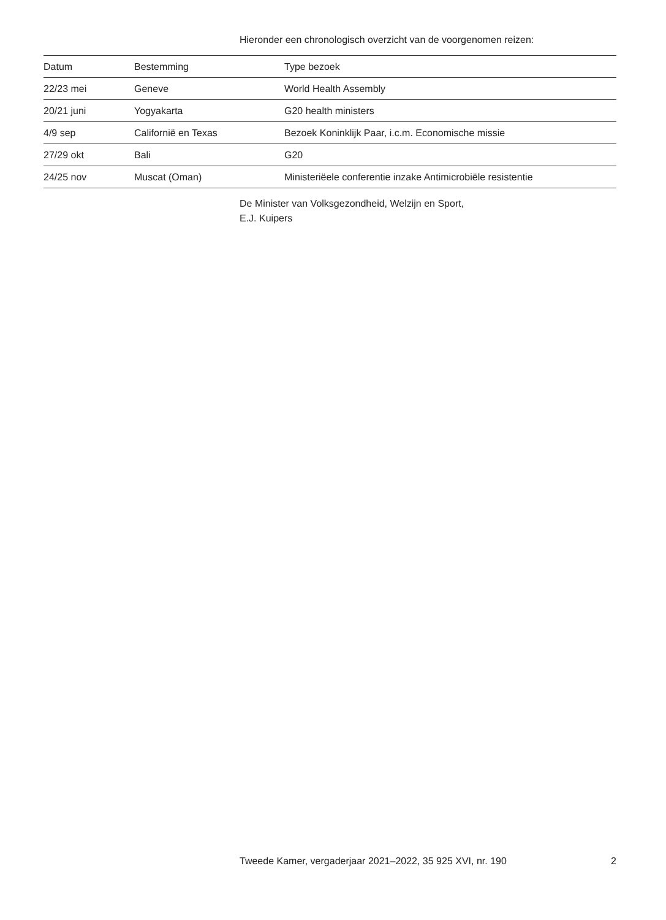Hieronder een chronologisch overzicht van de voorgenomen reizen:
| Datum | Bestemming | Type bezoek |
| --- | --- | --- |
| 22/23 mei | Geneve | World Health Assembly |
| 20/21 juni | Yogyakarta | G20 health ministers |
| 4/9 sep | Californië en Texas | Bezoek Koninklijk Paar, i.c.m. Economische missie |
| 27/29 okt | Bali | G20 |
| 24/25 nov | Muscat (Oman) | Ministeriëele conferentie inzake Antimicrobiële resistentie |
De Minister van Volksgezondheid, Welzijn en Sport,
E.J. Kuipers
Tweede Kamer, vergaderjaar 2021–2022, 35 925 XVI, nr. 190 2